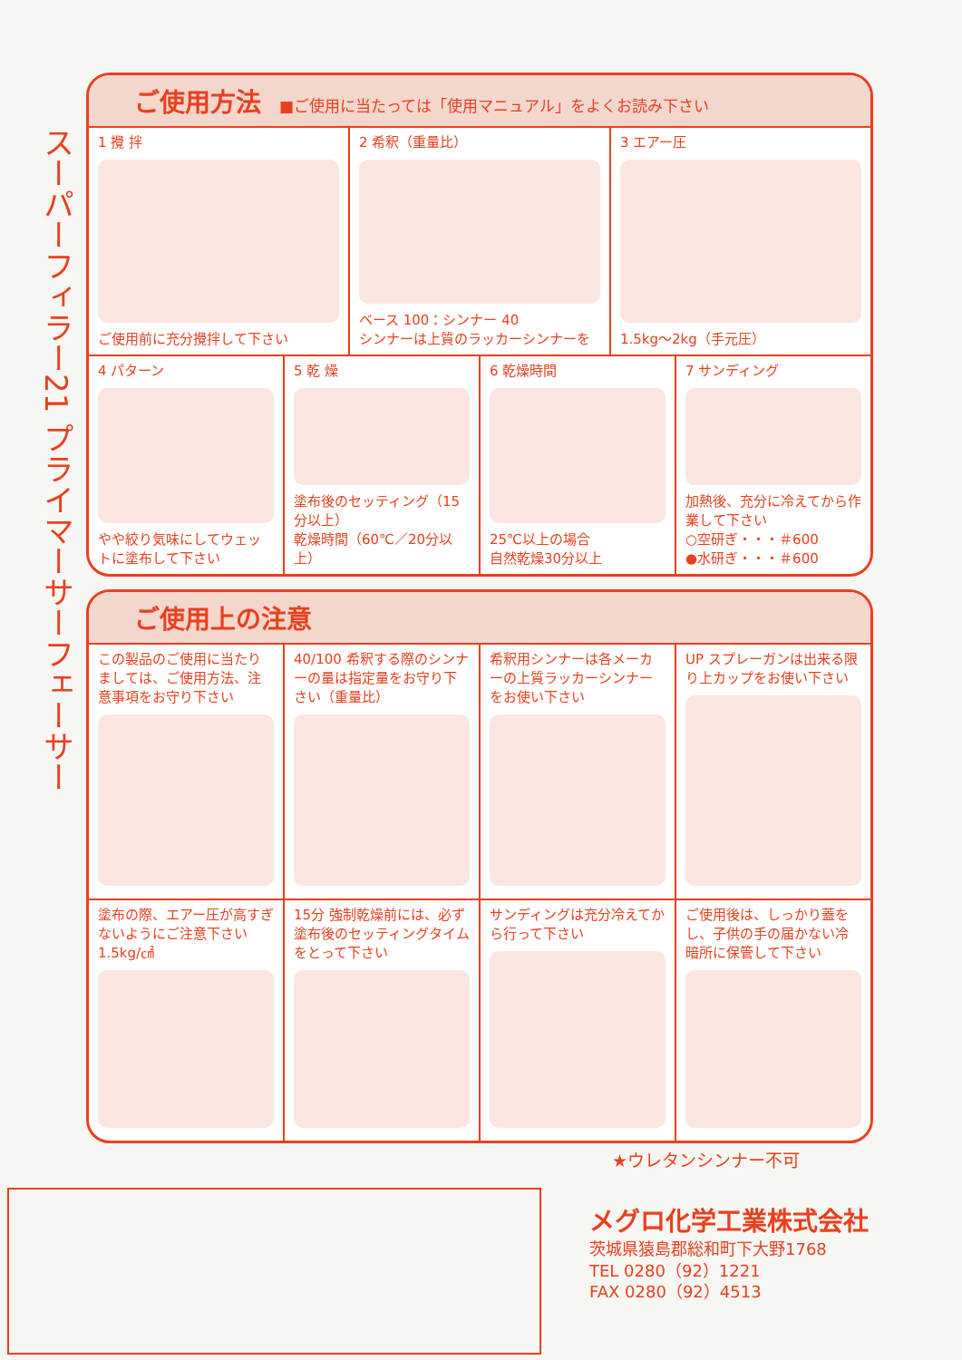スーパーフィラー21 プライマーサーフェーサー
ご使用方法 ■ご使用に当たっては「使用マニュアル」をよくお読み下さい
1 攪 拌
ご使用前に充分攪拌して下さい
2 希釈（重量比）
ベース 100：シンナー 40
シンナーは上質のラッカーシンナーを
3 エアー圧
1.5kg〜2kg（手元圧）
4 パターン
やや絞り気味にしてウェットに塗布して下さい
5 乾 燥
塗布後のセッティング（15分以上）
乾燥時間（60℃／20分以上）
6 乾燥時間
25℃以上の場合
自然乾燥30分以上
7 サンディング
加熱後、充分に冷えてから作業して下さい
○空研ぎ・・・＃600
●水研ぎ・・・＃600
ご使用上の注意
この製品のご使用に当たりましては、ご使用方法、注意事項をお守り下さい
40/100 希釈する際のシンナーの量は指定量をお守り下さい（重量比）
希釈用シンナーは各メーカーの上質ラッカーシンナーをお使い下さい
UP スプレーガンは出来る限り上カップをお使い下さい
塗布の際、エアー圧が高すぎないようにご注意下さい 1.5kg/㎠
15分 強制乾燥前には、必ず塗布後のセッティングタイムをとって下さい
サンディングは充分冷えてから行って下さい
ご使用後は、しっかり蓋をし、子供の手の届かない冷暗所に保管して下さい
★ウレタンシンナー不可
メグロ化学工業株式会社
茨城県猿島郡総和町下大野1768
TEL 0280（92）1221
FAX 0280（92）4513